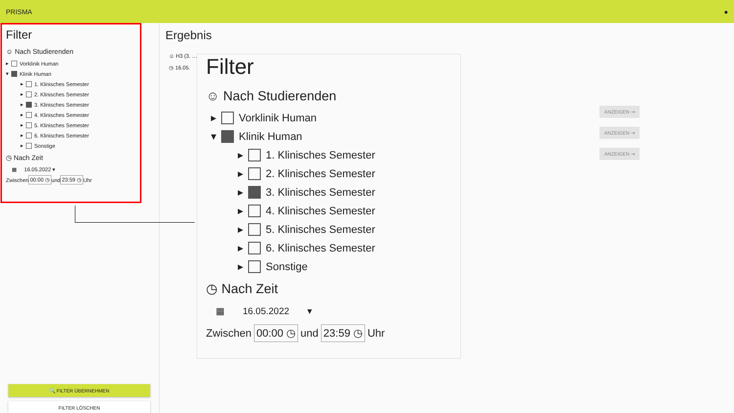PRISMA ●
Filter
☺ Nach Studierenden
▸ Vorklinik Human
▾ Klinik Human
▸ 1. Klinisches Semester
▸ 2. Klinisches Semester
▸ 3. Klinisches Semester
▸ 4. Klinisches Semester
▸ 5. Klinisches Semester
▸ 6. Klinisches Semester
▸ Sonstige
◷ Nach Zeit
▦ 16.05.2022 ▾
Zwischen 00:00 ◷ und 23:59 ◷ Uhr
🔍 FILTER ÜBERNEHMEN
FILTER LÖSCHEN
Ergebnis
☺ H3 (3. …
◷ 16.05.
ANZEIGEN ⇥
ANZEIGEN ⇥
ANZEIGEN ⇥
Filter
☺ Nach Studierenden
▸ Vorklinik Human
▾ Klinik Human
▸ 1. Klinisches Semester
▸ 2. Klinisches Semester
▸ 3. Klinisches Semester
▸ 4. Klinisches Semester
▸ 5. Klinisches Semester
▸ 6. Klinisches Semester
▸ Sonstige
◷ Nach Zeit
▦ 16.05.2022 ▾
Zwischen 00:00 ◷ und 23:59 ◷ Uhr